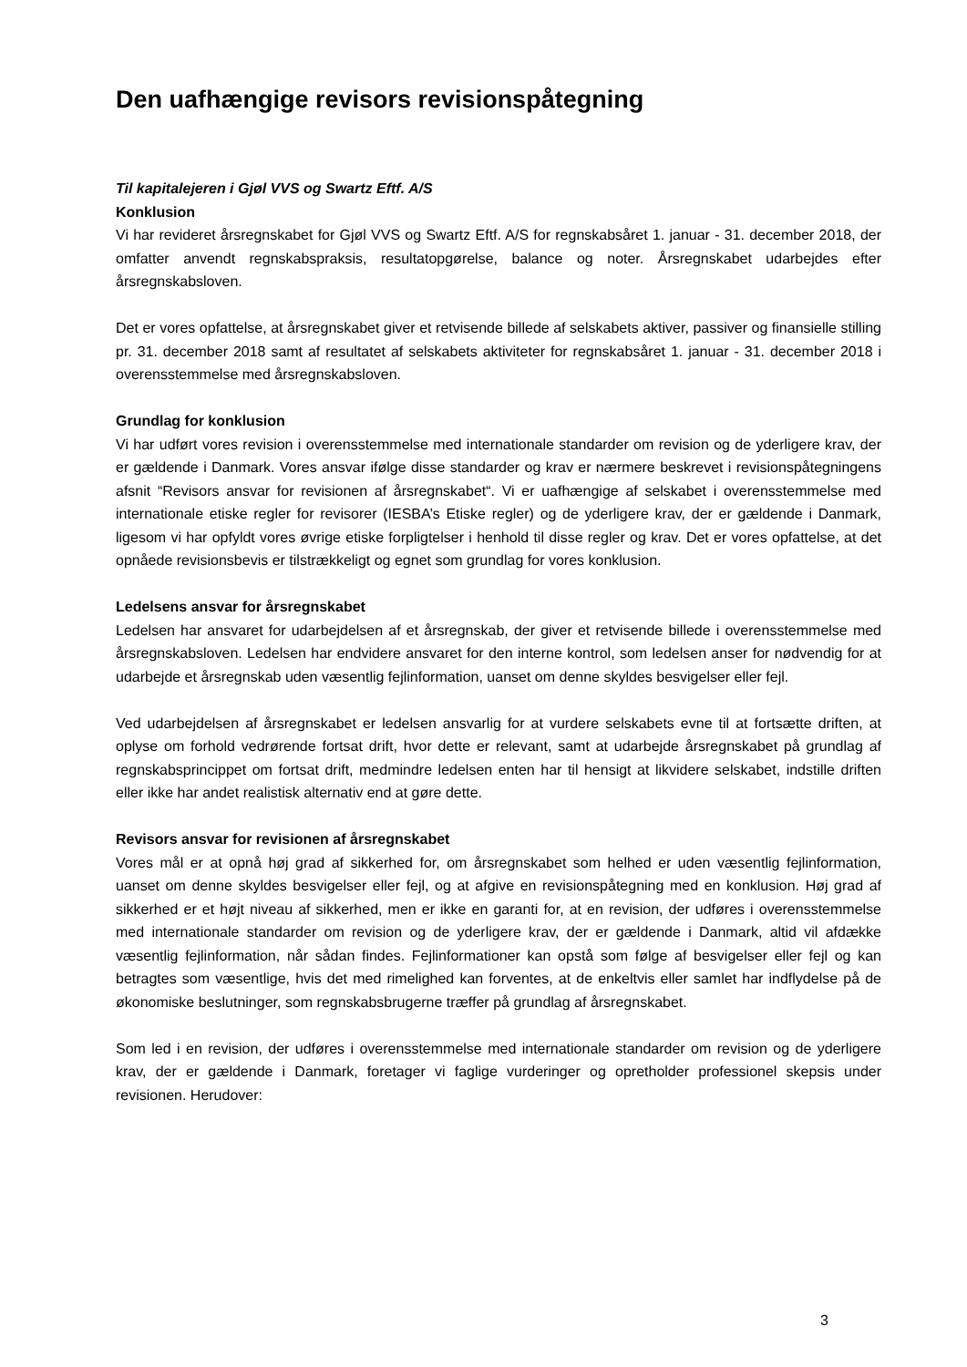Den uafhængige revisors revisionspåtegning
Til kapitalejeren i Gjøl VVS og Swartz Eftf. A/S
Konklusion
Vi har revideret årsregnskabet for Gjøl VVS og Swartz Eftf. A/S for regnskabsåret 1. januar - 31. december 2018, der omfatter anvendt regnskabspraksis, resultatopgørelse, balance og noter. Årsregnskabet udarbejdes efter årsregnskabsloven.
Det er vores opfattelse, at årsregnskabet giver et retvisende billede af selskabets aktiver, passiver og finansielle stilling pr. 31. december 2018 samt af resultatet af selskabets aktiviteter for regnskabsåret 1. januar - 31. december 2018 i overensstemmelse med årsregnskabsloven.
Grundlag for konklusion
Vi har udført vores revision i overensstemmelse med internationale standarder om revision og de yderligere krav, der er gældende i Danmark. Vores ansvar ifølge disse standarder og krav er nærmere beskrevet i revisionspåtegningens afsnit “Revisors ansvar for revisionen af årsregnskabet“. Vi er uafhængige af selskabet i overensstemmelse med internationale etiske regler for revisorer (IESBA’s Etiske regler) og de yderligere krav, der er gældende i Danmark, ligesom vi har opfyldt vores øvrige etiske forpligtelser i henhold til disse regler og krav. Det er vores opfattelse, at det opnåede revisionsbevis er tilstrækkeligt og egnet som grundlag for vores konklusion.
Ledelsens ansvar for årsregnskabet
Ledelsen har ansvaret for udarbejdelsen af et årsregnskab, der giver et retvisende billede i overensstemmelse med årsregnskabsloven. Ledelsen har endvidere ansvaret for den interne kontrol, som ledelsen anser for nødvendig for at udarbejde et årsregnskab uden væsentlig fejlinformation, uanset om denne skyldes besvigelser eller fejl.
Ved udarbejdelsen af årsregnskabet er ledelsen ansvarlig for at vurdere selskabets evne til at fortsætte driften, at oplyse om forhold vedrørende fortsat drift, hvor dette er relevant, samt at udarbejde årsregnskabet på grundlag af regnskabsprincippet om fortsat drift, medmindre ledelsen enten har til hensigt at likvidere selskabet, indstille driften eller ikke har andet realistisk alternativ end at gøre dette.
Revisors ansvar for revisionen af årsregnskabet
Vores mål er at opnå høj grad af sikkerhed for, om årsregnskabet som helhed er uden væsentlig fejlinformation, uanset om denne skyldes besvigelser eller fejl, og at afgive en revisionspåtegning med en konklusion. Høj grad af sikkerhed er et højt niveau af sikkerhed, men er ikke en garanti for, at en revision, der udføres i overensstemmelse med internationale standarder om revision og de yderligere krav, der er gældende i Danmark, altid vil afdække væsentlig fejlinformation, når sådan findes. Fejlinformationer kan opstå som følge af besvigelser eller fejl og kan betragtes som væsentlige, hvis det med rimelighed kan forventes, at de enkeltvis eller samlet har indflydelse på de økonomiske beslutninger, som regnskabsbrugerne træffer på grundlag af årsregnskabet.
Som led i en revision, der udføres i overensstemmelse med internationale standarder om revision og de yderligere krav, der er gældende i Danmark, foretager vi faglige vurderinger og opretholder professionel skepsis under revisionen. Herudover:
3